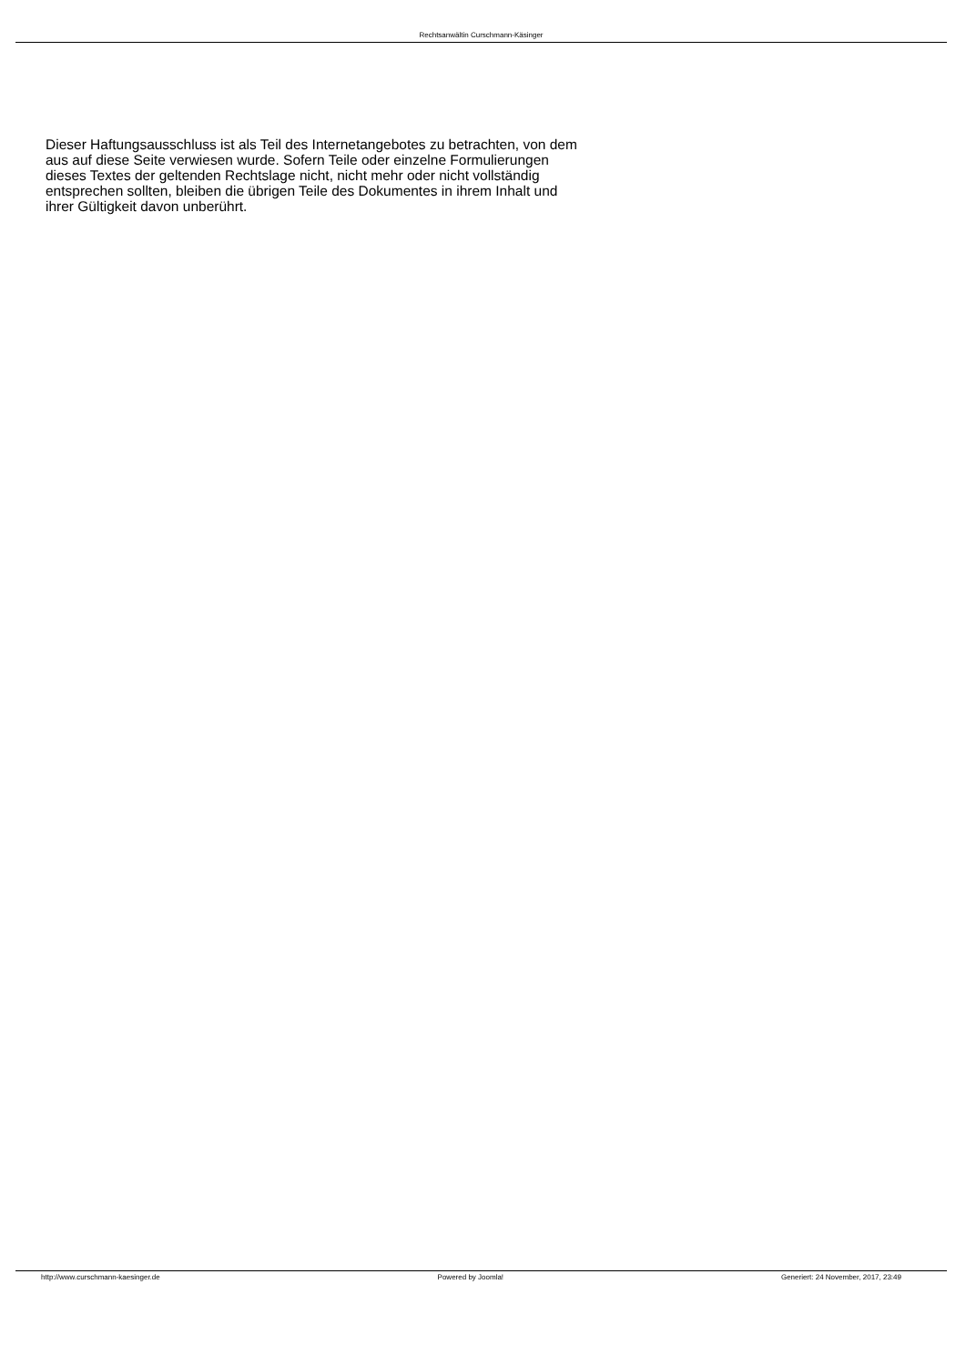Rechtsanwältin Curschmann-Käsinger
Dieser Haftungsausschluss ist als Teil des Internetangebotes zu betrachten, von dem aus auf diese Seite verwiesen wurde. Sofern Teile oder einzelne Formulierungen dieses Textes der geltenden Rechtslage nicht, nicht mehr oder nicht vollständig entsprechen sollten, bleiben die übrigen Teile des Dokumentes in ihrem Inhalt und ihrer Gültigkeit davon unberührt.
http://www.curschmann-kaesinger.de Powered by Joomla! Generiert: 24 November, 2017, 23:49